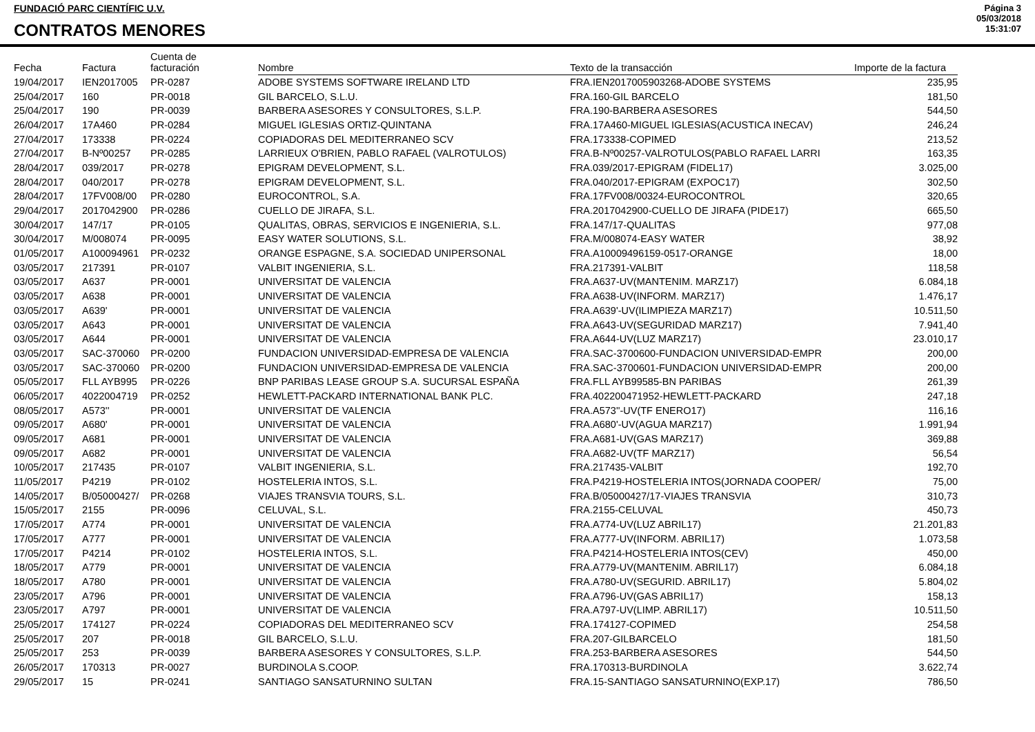FUNDACIÓ PARC CIENTÍFIC U.V.
CONTRATOS MENORES
Página 3
05/03/2018
15:31:07
| Fecha | Factura | Cuenta de facturación | Nombre | Texto de la transacción | Importe de la factura |
| --- | --- | --- | --- | --- | --- |
| 19/04/2017 | IEN2017005 | PR-0287 | ADOBE SYSTEMS SOFTWARE IRELAND LTD | FRA.IEN2017005903268-ADOBE SYSTEMS | 235,95 |
| 25/04/2017 | 160 | PR-0018 | GIL BARCELO, S.L.U. | FRA.160-GIL BARCELO | 181,50 |
| 25/04/2017 | 190 | PR-0039 | BARBERA ASESORES Y CONSULTORES, S.L.P. | FRA.190-BARBERA ASESORES | 544,50 |
| 26/04/2017 | 17A460 | PR-0284 | MIGUEL IGLESIAS ORTIZ-QUINTANA | FRA.17A460-MIGUEL IGLESIAS(ACUSTICA INECAV) | 246,24 |
| 27/04/2017 | 173338 | PR-0224 | COPIADORAS DEL MEDITERRANEO SCV | FRA.173338-COPIMED | 213,52 |
| 27/04/2017 | B-Nº00257 | PR-0285 | LARRIEUX O'BRIEN, PABLO RAFAEL (VALROTULOS) | FRA.B-Nº00257-VALROTULOS(PABLO RAFAEL LARRI | 163,35 |
| 28/04/2017 | 039/2017 | PR-0278 | EPIGRAM DEVELOPMENT, S.L. | FRA.039/2017-EPIGRAM (FIDEL17) | 3.025,00 |
| 28/04/2017 | 040/2017 | PR-0278 | EPIGRAM DEVELOPMENT, S.L. | FRA.040/2017-EPIGRAM (EXPOC17) | 302,50 |
| 28/04/2017 | 17FV008/00 | PR-0280 | EUROCONTROL, S.A. | FRA.17FV008/00324-EUROCONTROL | 320,65 |
| 29/04/2017 | 2017042900 | PR-0286 | CUELLO DE JIRAFA, S.L. | FRA.2017042900-CUELLO DE JIRAFA (PIDE17) | 665,50 |
| 30/04/2017 | 147/17 | PR-0105 | QUALITAS, OBRAS, SERVICIOS E INGENIERIA, S.L. | FRA.147/17-QUALITAS | 977,08 |
| 30/04/2017 | M/008074 | PR-0095 | EASY WATER SOLUTIONS, S.L. | FRA.M/008074-EASY WATER | 38,92 |
| 01/05/2017 | A100094961 | PR-0232 | ORANGE ESPAGNE, S.A. SOCIEDAD UNIPERSONAL | FRA.A10009496159-0517-ORANGE | 18,00 |
| 03/05/2017 | 217391 | PR-0107 | VALBIT INGENIERIA, S.L. | FRA.217391-VALBIT | 118,58 |
| 03/05/2017 | A637 | PR-0001 | UNIVERSITAT DE VALENCIA | FRA.A637-UV(MANTENIM. MARZ17) | 6.084,18 |
| 03/05/2017 | A638 | PR-0001 | UNIVERSITAT DE VALENCIA | FRA.A638-UV(INFORM. MARZ17) | 1.476,17 |
| 03/05/2017 | A639' | PR-0001 | UNIVERSITAT DE VALENCIA | FRA.A639'-UV(ILIMPIEZA MARZ17) | 10.511,50 |
| 03/05/2017 | A643 | PR-0001 | UNIVERSITAT DE VALENCIA | FRA.A643-UV(SEGURIDAD MARZ17) | 7.941,40 |
| 03/05/2017 | A644 | PR-0001 | UNIVERSITAT DE VALENCIA | FRA.A644-UV(LUZ MARZ17) | 23.010,17 |
| 03/05/2017 | SAC-370060 | PR-0200 | FUNDACION UNIVERSIDAD-EMPRESA DE VALENCIA | FRA.SAC-3700600-FUNDACION UNIVERSIDAD-EMPR | 200,00 |
| 03/05/2017 | SAC-370060 | PR-0200 | FUNDACION UNIVERSIDAD-EMPRESA DE VALENCIA | FRA.SAC-3700601-FUNDACION UNIVERSIDAD-EMPR | 200,00 |
| 05/05/2017 | FLL AYB995 | PR-0226 | BNP PARIBAS LEASE GROUP S.A. SUCURSAL ESPAÑA | FRA.FLL AYB99585-BN PARIBAS | 261,39 |
| 06/05/2017 | 4022004719 | PR-0252 | HEWLETT-PACKARD INTERNATIONAL BANK PLC. | FRA.402200471952-HEWLETT-PACKARD | 247,18 |
| 08/05/2017 | A573'' | PR-0001 | UNIVERSITAT DE VALENCIA | FRA.A573''-UV(TF ENERO17) | 116,16 |
| 09/05/2017 | A680' | PR-0001 | UNIVERSITAT DE VALENCIA | FRA.A680'-UV(AGUA MARZ17) | 1.991,94 |
| 09/05/2017 | A681 | PR-0001 | UNIVERSITAT DE VALENCIA | FRA.A681-UV(GAS MARZ17) | 369,88 |
| 09/05/2017 | A682 | PR-0001 | UNIVERSITAT DE VALENCIA | FRA.A682-UV(TF MARZ17) | 56,54 |
| 10/05/2017 | 217435 | PR-0107 | VALBIT INGENIERIA, S.L. | FRA.217435-VALBIT | 192,70 |
| 11/05/2017 | P4219 | PR-0102 | HOSTELERIA INTOS, S.L. | FRA.P4219-HOSTELERIA INTOS(JORNADA COOPER/ | 75,00 |
| 14/05/2017 | B/05000427/ | PR-0268 | VIAJES TRANSVIA TOURS, S.L. | FRA.B/05000427/17-VIAJES TRANSVIA | 310,73 |
| 15/05/2017 | 2155 | PR-0096 | CELUVAL, S.L. | FRA.2155-CELUVAL | 450,73 |
| 17/05/2017 | A774 | PR-0001 | UNIVERSITAT DE VALENCIA | FRA.A774-UV(LUZ ABRIL17) | 21.201,83 |
| 17/05/2017 | A777 | PR-0001 | UNIVERSITAT DE VALENCIA | FRA.A777-UV(INFORM. ABRIL17) | 1.073,58 |
| 17/05/2017 | P4214 | PR-0102 | HOSTELERIA INTOS, S.L. | FRA.P4214-HOSTELERIA INTOS(CEV) | 450,00 |
| 18/05/2017 | A779 | PR-0001 | UNIVERSITAT DE VALENCIA | FRA.A779-UV(MANTENIM. ABRIL17) | 6.084,18 |
| 18/05/2017 | A780 | PR-0001 | UNIVERSITAT DE VALENCIA | FRA.A780-UV(SEGURID. ABRIL17) | 5.804,02 |
| 23/05/2017 | A796 | PR-0001 | UNIVERSITAT DE VALENCIA | FRA.A796-UV(GAS ABRIL17) | 158,13 |
| 23/05/2017 | A797 | PR-0001 | UNIVERSITAT DE VALENCIA | FRA.A797-UV(LIMP. ABRIL17) | 10.511,50 |
| 25/05/2017 | 174127 | PR-0224 | COPIADORAS DEL MEDITERRANEO SCV | FRA.174127-COPIMED | 254,58 |
| 25/05/2017 | 207 | PR-0018 | GIL BARCELO, S.L.U. | FRA.207-GILBARCELO | 181,50 |
| 25/05/2017 | 253 | PR-0039 | BARBERA ASESORES Y CONSULTORES, S.L.P. | FRA.253-BARBERA ASESORES | 544,50 |
| 26/05/2017 | 170313 | PR-0027 | BURDINOLA S.COOP. | FRA.170313-BURDINOLA | 3.622,74 |
| 29/05/2017 | 15 | PR-0241 | SANTIAGO SANSATURNINO SULTAN | FRA.15-SANTIAGO SANSATURNINO(EXP.17) | 786,50 |